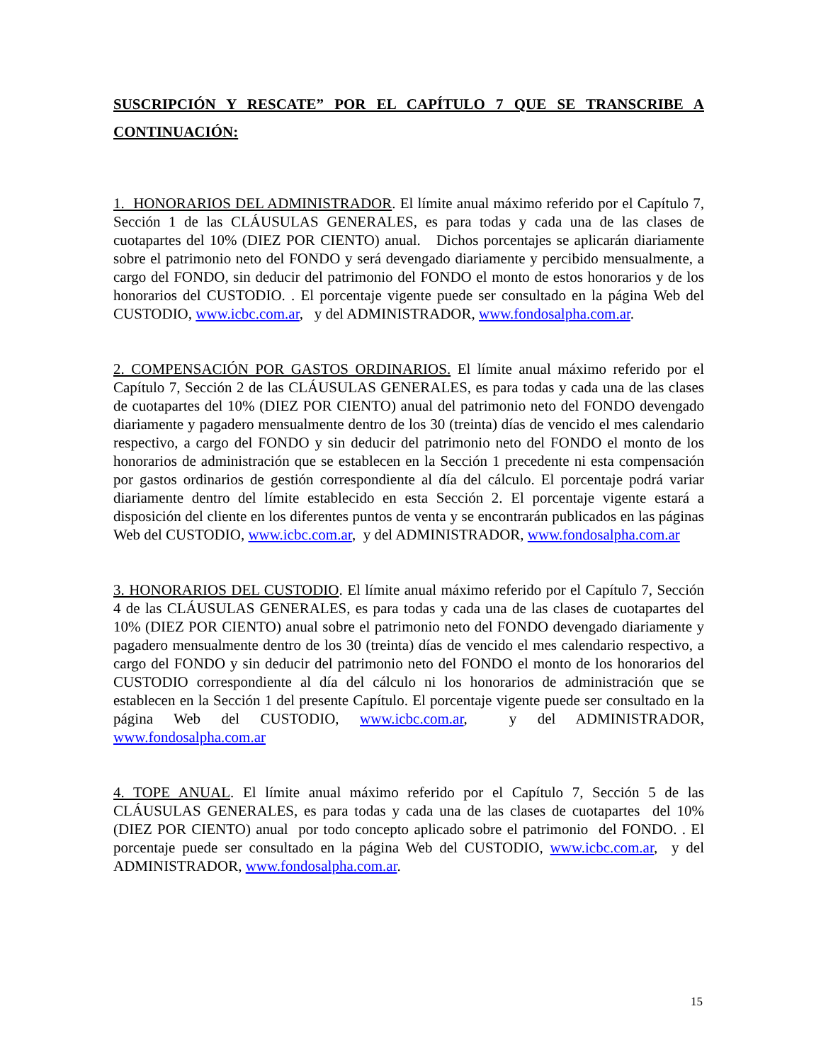SUSCRIPCIÓN Y RESCATE” POR EL CAPÍTULO 7 QUE SE TRANSCRIBE A CONTINUACIÓN:
1. HONORARIOS DEL ADMINISTRADOR. El límite anual máximo referido por el Capítulo 7, Sección 1 de las CLÁUSULAS GENERALES, es para todas y cada una de las clases de cuotapartes del 10% (DIEZ POR CIENTO) anual. Dichos porcentajes se aplicarán diariamente sobre el patrimonio neto del FONDO y será devengado diariamente y percibido mensualmente, a cargo del FONDO, sin deducir del patrimonio del FONDO el monto de estos honorarios y de los honorarios del CUSTODIO. . El porcentaje vigente puede ser consultado en la página Web del CUSTODIO, www.icbc.com.ar, y del ADMINISTRADOR, www.fondosalpha.com.ar.
2. COMPENSACIÓN POR GASTOS ORDINARIOS. El límite anual máximo referido por el Capítulo 7, Sección 2 de las CLÁUSULAS GENERALES, es para todas y cada una de las clases de cuotapartes del 10% (DIEZ POR CIENTO) anual del patrimonio neto del FONDO devengado diariamente y pagadero mensualmente dentro de los 30 (treinta) días de vencido el mes calendario respectivo, a cargo del FONDO y sin deducir del patrimonio neto del FONDO el monto de los honorarios de administración que se establecen en la Sección 1 precedente ni esta compensación por gastos ordinarios de gestión correspondiente al día del cálculo. El porcentaje podrá variar diariamente dentro del límite establecido en esta Sección 2. El porcentaje vigente estará a disposición del cliente en los diferentes puntos de venta y se encontrarán publicados en las páginas Web del CUSTODIO, www.icbc.com.ar, y del ADMINISTRADOR, www.fondosalpha.com.ar
3. HONORARIOS DEL CUSTODIO. El límite anual máximo referido por el Capítulo 7, Sección 4 de las CLÁUSULAS GENERALES, es para todas y cada una de las clases de cuotapartes del 10% (DIEZ POR CIENTO) anual sobre el patrimonio neto del FONDO devengado diariamente y pagadero mensualmente dentro de los 30 (treinta) días de vencido el mes calendario respectivo, a cargo del FONDO y sin deducir del patrimonio neto del FONDO el monto de los honorarios del CUSTODIO correspondiente al día del cálculo ni los honorarios de administración que se establecen en la Sección 1 del presente Capítulo. El porcentaje vigente puede ser consultado en la página Web del CUSTODIO, www.icbc.com.ar, y del ADMINISTRADOR, www.fondosalpha.com.ar
4. TOPE ANUAL. El límite anual máximo referido por el Capítulo 7, Sección 5 de las CLÁUSULAS GENERALES, es para todas y cada una de las clases de cuotapartes del 10% (DIEZ POR CIENTO) anual por todo concepto aplicado sobre el patrimonio del FONDO. . El porcentaje puede ser consultado en la página Web del CUSTODIO, www.icbc.com.ar, y del ADMINISTRADOR, www.fondosalpha.com.ar.
15